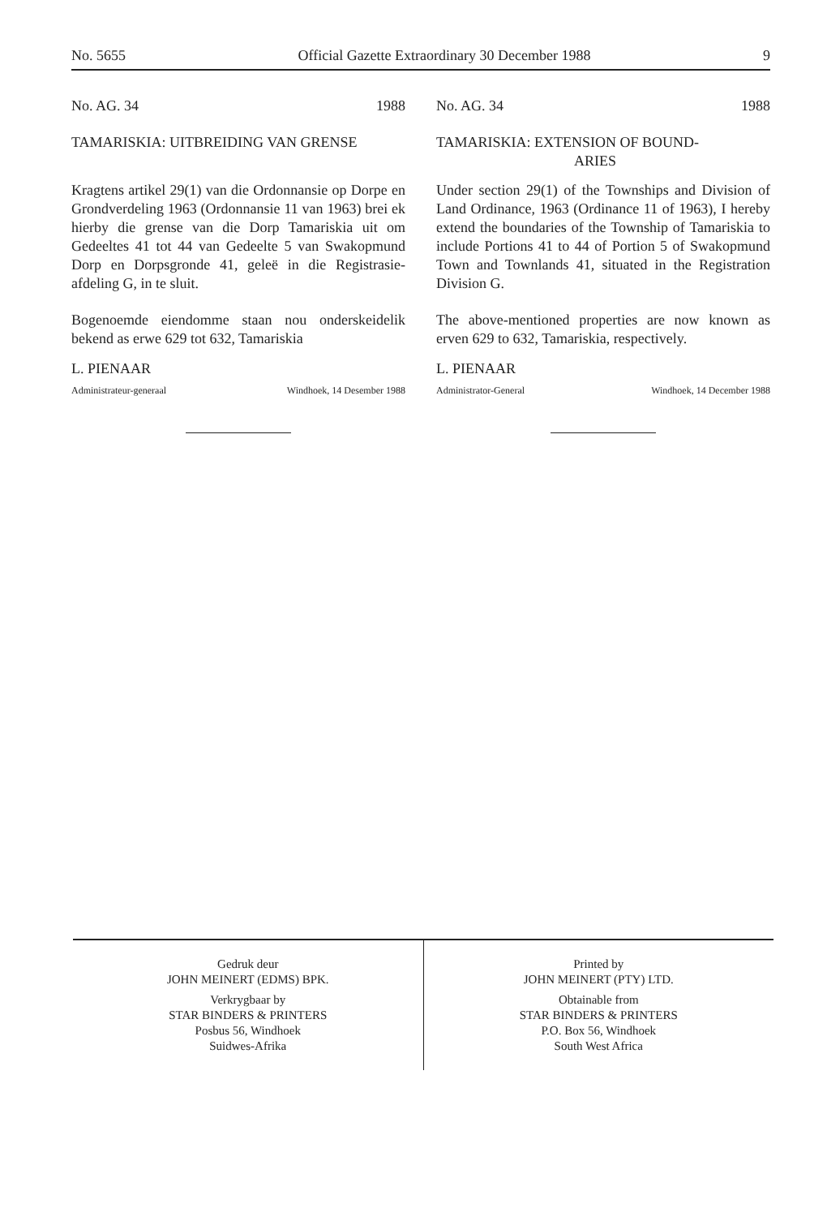No. 5655 Official Gazette Extraordinary 30 December 1988 9
No. AG. 34 1988
TAMARISKIA: UITBREIDING VAN GRENSE
Kragtens artikel 29(1) van die Ordonnansie op Dorpe en Grondverdeling 1963 (Ordonnansie 11 van 1963) brei ek hierby die grense van die Dorp Tamariskia uit om Gedeeltes 41 tot 44 van Gedeelte 5 van Swakopmund Dorp en Dorpsgronde 41, geleë in die Registrasie-afdeling G, in te sluit.
Bogenoemde eiendomme staan nou onderskeidelik bekend as erwe 629 tot 632, Tamariskia
L. PIENAAR
Administrateur-generaal Windhoek, 14 Desember 1988
No. AG. 34 1988
TAMARISKIA: EXTENSION OF BOUND-
ARIES
Under section 29(1) of the Townships and Division of Land Ordinance, 1963 (Ordinance 11 of 1963), I hereby extend the boundaries of the Township of Tamariskia to include Portions 41 to 44 of Portion 5 of Swakopmund Town and Townlands 41, situated in the Registration Division G.
The above-mentioned properties are now known as erven 629 to 632, Tamariskia, respectively.
L. PIENAAR
Administrator-General Windhoek, 14 December 1988
Gedruk deur
JOHN MEINERT (EDMS) BPK.
Verkrygbaar by
STAR BINDERS & PRINTERS
Posbus 56, Windhoek
Suidwes-Afrika
Printed by
JOHN MEINERT (PTY) LTD.
Obtainable from
STAR BINDERS & PRINTERS
P.O. Box 56, Windhoek
South West Africa